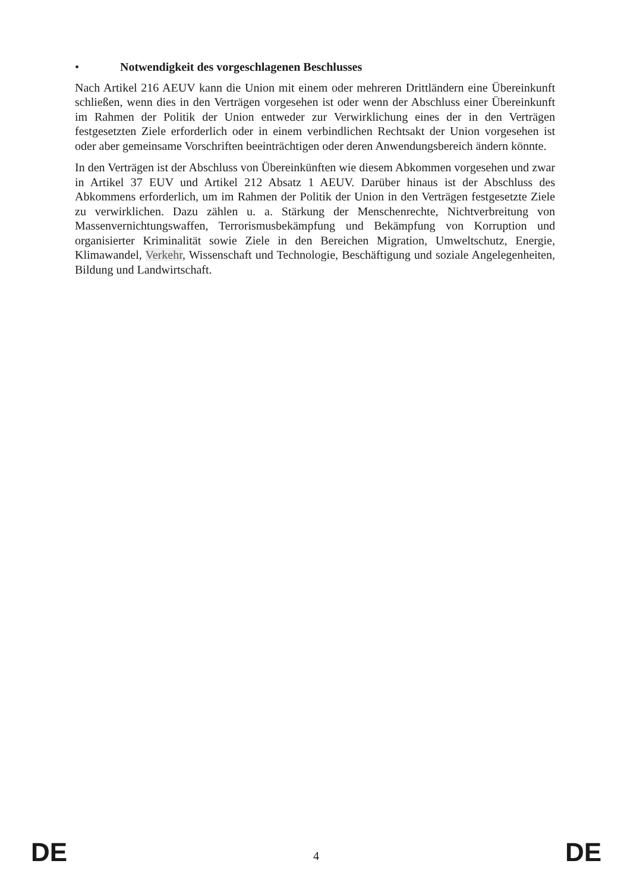• Notwendigkeit des vorgeschlagenen Beschlusses
Nach Artikel 216 AEUV kann die Union mit einem oder mehreren Drittländern eine Übereinkunft schließen, wenn dies in den Verträgen vorgesehen ist oder wenn der Abschluss einer Übereinkunft im Rahmen der Politik der Union entweder zur Verwirklichung eines der in den Verträgen festgesetzten Ziele erforderlich oder in einem verbindlichen Rechtsakt der Union vorgesehen ist oder aber gemeinsame Vorschriften beeinträchtigen oder deren Anwendungsbereich ändern könnte.
In den Verträgen ist der Abschluss von Übereinkünften wie diesem Abkommen vorgesehen und zwar in Artikel 37 EUV und Artikel 212 Absatz 1 AEUV. Darüber hinaus ist der Abschluss des Abkommens erforderlich, um im Rahmen der Politik der Union in den Verträgen festgesetzte Ziele zu verwirklichen. Dazu zählen u. a. Stärkung der Menschenrechte, Nichtverbreitung von Massenvernichtungswaffen, Terrorismusbekämpfung und Bekämpfung von Korruption und organisierter Kriminalität sowie Ziele in den Bereichen Migration, Umweltschutz, Energie, Klimawandel, Verkehr, Wissenschaft und Technologie, Beschäftigung und soziale Angelegenheiten, Bildung und Landwirtschaft.
DE 4 DE